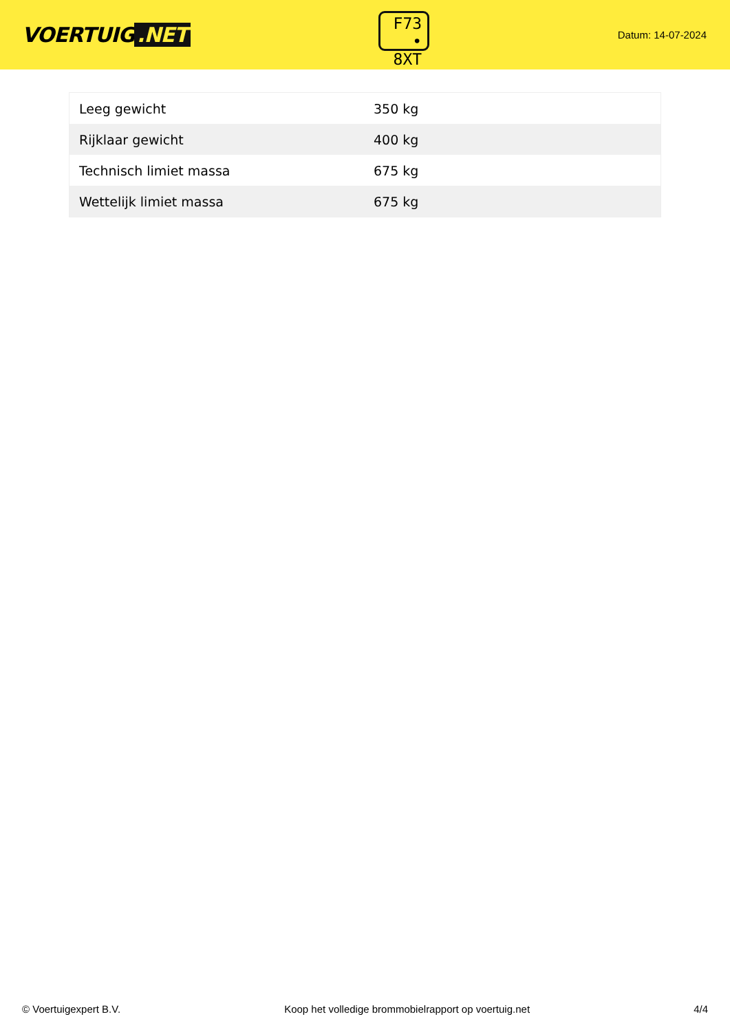VOERTUIG.NET
F73
• 8XT
Datum: 14-07-2024
| Leeg gewicht | 350 kg |
| Rijklaar gewicht | 400 kg |
| Technisch limiet massa | 675 kg |
| Wettelijk limiet massa | 675 kg |
© Voertuigexpert B.V. Koop het volledige brommobielrapport op voertuig.net 4/4